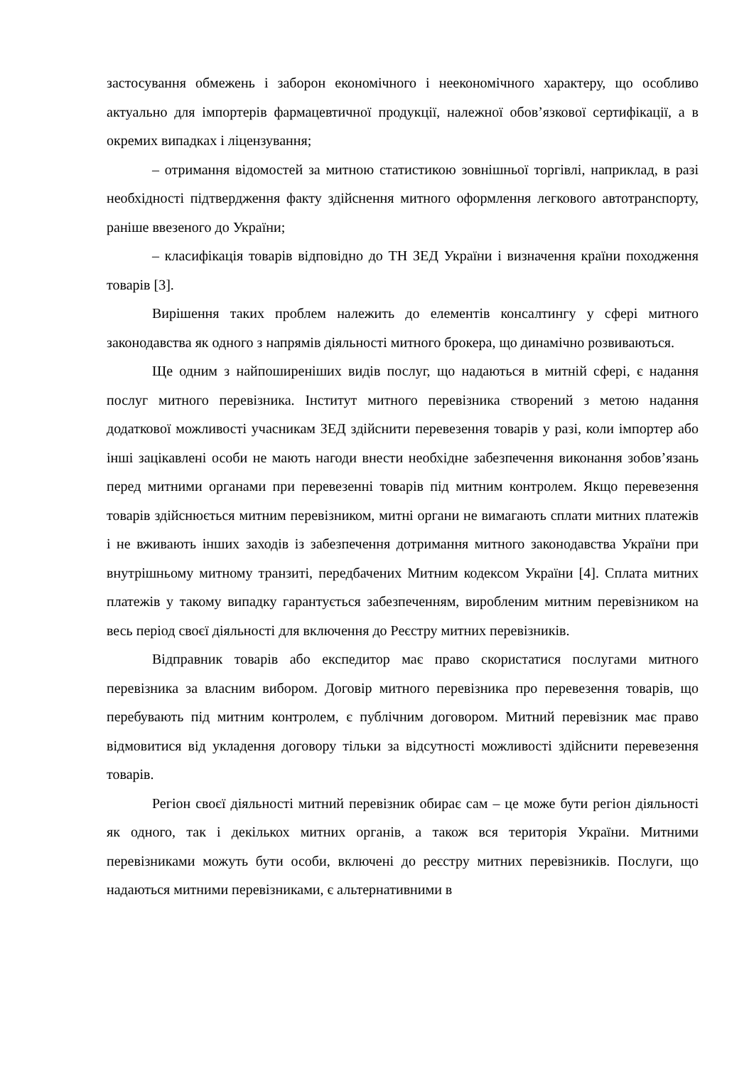застосування обмежень і заборон економічного і неекономічного характеру, що особливо актуально для імпортерів фармацевтичної продукції, належної обов’язкової сертифікації, а в окремих випадках і ліцензування;
– отримання відомостей за митною статистикою зовнішньої торгівлі, наприклад, в разі необхідності підтвердження факту здійснення митного оформлення легкового автотранспорту, раніше ввезеного до України;
– класифікація товарів відповідно до ТН ЗЕД України і визначення країни походження товарів [3].
Вирішення таких проблем належить до елементів консалтингу у сфері митного законодавства як одного з напрямів діяльності митного брокера, що динамічно розвиваються.
Ще одним з найпоширеніших видів послуг, що надаються в митній сфері, є надання послуг митного перевізника. Інститут митного перевізника створений з метою надання додаткової можливості учасникам ЗЕД здійснити перевезення товарів у разі, коли імпортер або інші зацікавлені особи не мають нагоди внести необхідне забезпечення виконання зобов’язань перед митними органами при перевезенні товарів під митним контролем. Якщо перевезення товарів здійснюється митним перевізником, митні органи не вимагають сплати митних платежів і не вживають інших заходів із забезпечення дотримання митного законодавства України при внутрішньому митному транзиті, передбачених Митним кодексом України [4]. Сплата митних платежів у такому випадку гарантується забезпеченням, виробленим митним перевізником на весь період своєї діяльності для включення до Реєстру митних перевізників.
Відправник товарів або експедитор має право скористатися послугами митного перевізника за власним вибором. Договір митного перевізника про перевезення товарів, що перебувають під митним контролем, є публічним договором. Митний перевізник має право відмовитися від укладення договору тільки за відсутності можливості здійснити перевезення товарів.
Регіон своєї діяльності митний перевізник обирає сам – це може бути регіон діяльності як одного, так і декількох митних органів, а також вся територія України. Митними перевізниками можуть бути особи, включені до реєстру митних перевізників. Послуги, що надаються митними перевізниками, є альтернативними в